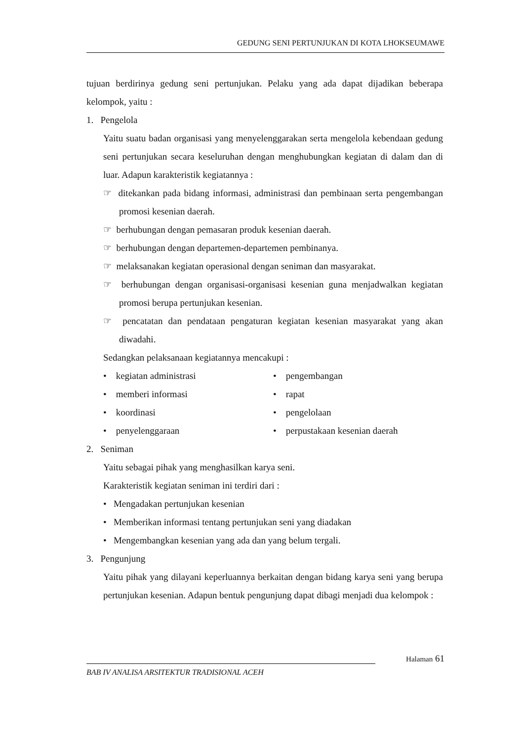GEDUNG SENI PERTUNJUKAN DI KOTA LHOKSEUMAWE
tujuan berdirinya gedung seni pertunjukan. Pelaku yang ada dapat dijadikan beberapa kelompok, yaitu :
1. Pengelola
Yaitu suatu badan organisasi yang menyelenggarakan serta mengelola kebendaan gedung seni pertunjukan secara keseluruhan dengan menghubungkan kegiatan di dalam dan di luar. Adapun karakteristik kegiatannya :
☞ ditekankan pada bidang informasi, administrasi dan pembinaan serta pengembangan promosi kesenian daerah.
☞ berhubungan dengan pemasaran produk kesenian daerah.
☞ berhubungan dengan departemen-departemen pembinanya.
☞ melaksanakan kegiatan operasional dengan seniman dan masyarakat.
☞ berhubungan dengan organisasi-organisasi kesenian guna menjadwalkan kegiatan promosi berupa pertunjukan kesenian.
☞ pencatatan dan pendataan pengaturan kegiatan kesenian masyarakat yang akan diwadahi.
Sedangkan pelaksanaan kegiatannya mencakupi :
• kegiatan administrasi • pengembangan
• memberi informasi • rapat
• koordinasi • pengelolaan
• penyelenggaraan • perpustakaan kesenian daerah
2. Seniman
Yaitu sebagai pihak yang menghasilkan karya seni.
Karakteristik kegiatan seniman ini terdiri dari :
• Mengadakan pertunjukan kesenian
• Memberikan informasi tentang pertunjukan seni yang diadakan
• Mengembangkan kesenian yang ada dan yang belum tergali.
3. Pengunjung
Yaitu pihak yang dilayani keperluannya berkaitan dengan bidang karya seni yang berupa pertunjukan kesenian. Adapun bentuk pengunjung dapat dibagi menjadi dua kelompok :
Halaman 61
BAB IV ANALISA ARSITEKTUR TRADISIONAL ACEH